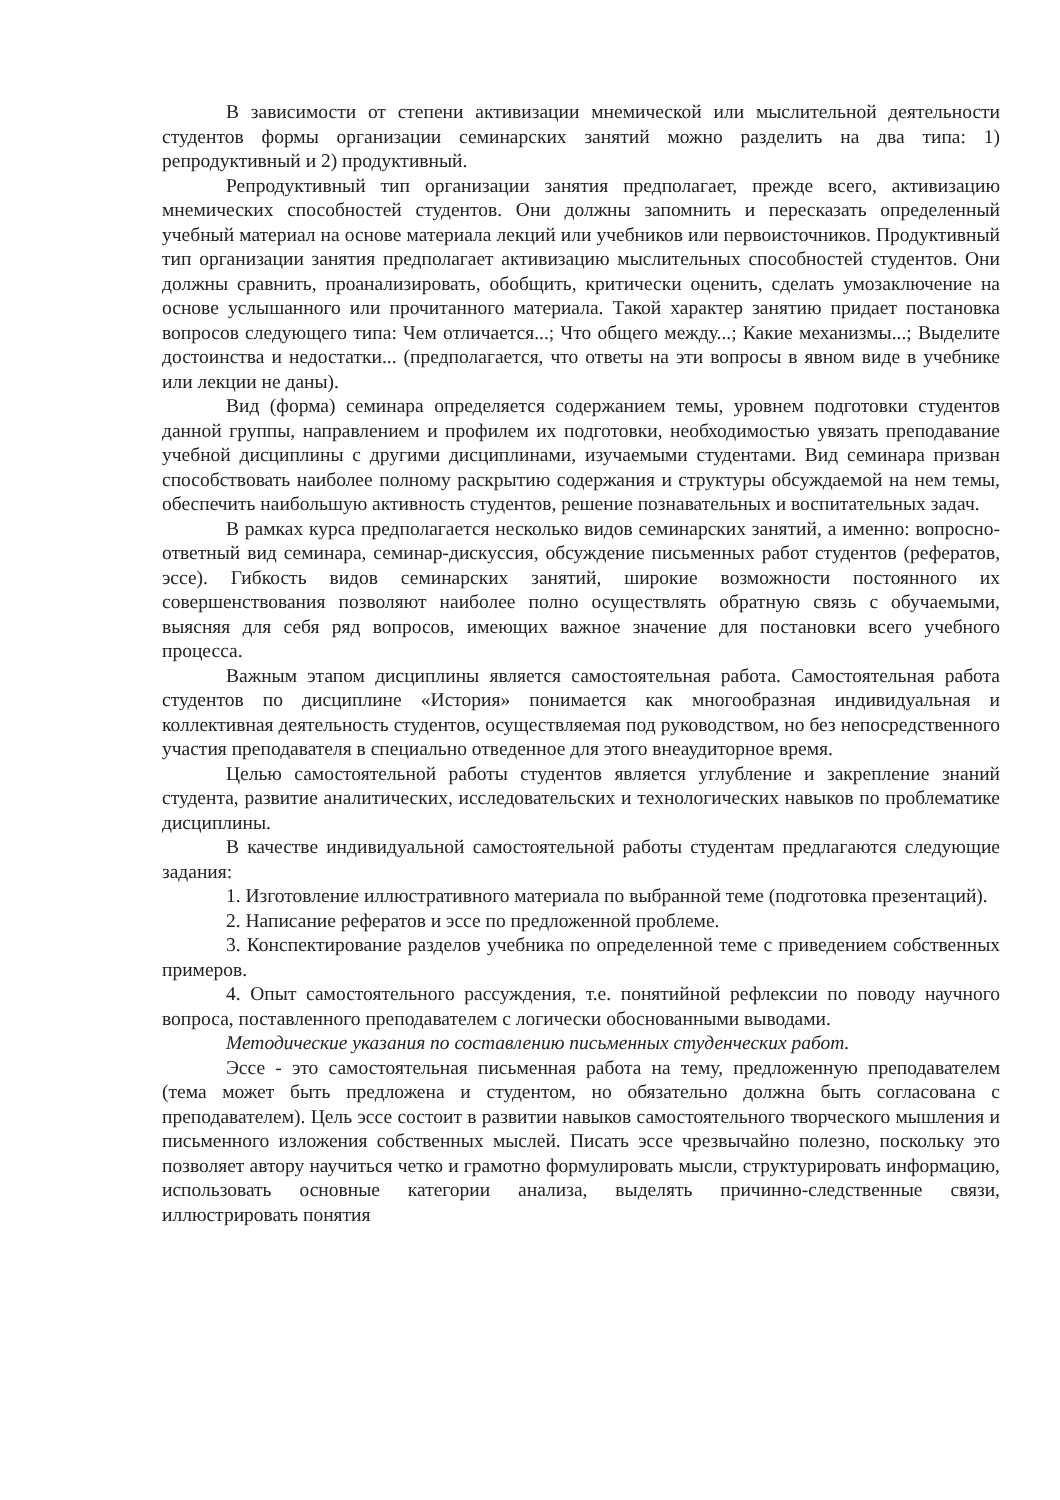В зависимости от степени активизации мнемической или мыслительной деятельности студентов формы организации семинарских занятий можно разделить на два типа: 1) репродуктивный и 2) продуктивный.
Репродуктивный тип организации занятия предполагает, прежде всего, активизацию мнемических способностей студентов. Они должны запомнить и пересказать определенный учебный материал на основе материала лекций или учебников или первоисточников. Продуктивный тип организации занятия предполагает активизацию мыслительных способностей студентов. Они должны сравнить, проанализировать, обобщить, критически оценить, сделать умозаключение на основе услышанного или прочитанного материала. Такой характер занятию придает постановка вопросов следующего типа: Чем отличается...; Что общего между...; Какие механизмы...; Выделите достоинства и недостатки... (предполагается, что ответы на эти вопросы в явном виде в учебнике или лекции не даны).
Вид (форма) семинара определяется содержанием темы, уровнем подготовки студентов данной группы, направлением и профилем их подготовки, необходимостью увязать преподавание учебной дисциплины с другими дисциплинами, изучаемыми студентами. Вид семинара призван способствовать наиболее полному раскрытию содержания и структуры обсуждаемой на нем темы, обеспечить наибольшую активность студентов, решение познавательных и воспитательных задач.
В рамках курса предполагается несколько видов семинарских занятий, а именно: вопросно-ответный вид семинара, семинар-дискуссия, обсуждение письменных работ студентов (рефератов, эссе). Гибкость видов семинарских занятий, широкие возможности постоянного их совершенствования позволяют наиболее полно осуществлять обратную связь с обучаемыми, выясняя для себя ряд вопросов, имеющих важное значение для постановки всего учебного процесса.
Важным этапом дисциплины является самостоятельная работа. Самостоятельная работа студентов по дисциплине «История» понимается как многообразная индивидуальная и коллективная деятельность студентов, осуществляемая под руководством, но без непосредственного участия преподавателя в специально отведенное для этого внеаудиторное время.
Целью самостоятельной работы студентов является углубление и закрепление знаний студента, развитие аналитических, исследовательских и технологических навыков по проблематике дисциплины.
В качестве индивидуальной самостоятельной работы студентам предлагаются следующие задания:
1. Изготовление иллюстративного материала по выбранной теме (подготовка презентаций).
2. Написание рефератов и эссе по предложенной проблеме.
3. Конспектирование разделов учебника по определенной теме с приведением собственных примеров.
4. Опыт самостоятельного рассуждения, т.е. понятийной рефлексии по поводу научного вопроса, поставленного преподавателем с логически обоснованными выводами.
Методические указания по составлению письменных студенческих работ.
Эссе - это самостоятельная письменная работа на тему, предложенную преподавателем (тема может быть предложена и студентом, но обязательно должна быть согласована с преподавателем). Цель эссе состоит в развитии навыков самостоятельного творческого мышления и письменного изложения собственных мыслей. Писать эссе чрезвычайно полезно, поскольку это позволяет автору научиться четко и грамотно формулировать мысли, структурировать информацию, использовать основные категории анализа, выделять причинно-следственные связи, иллюстрировать понятия